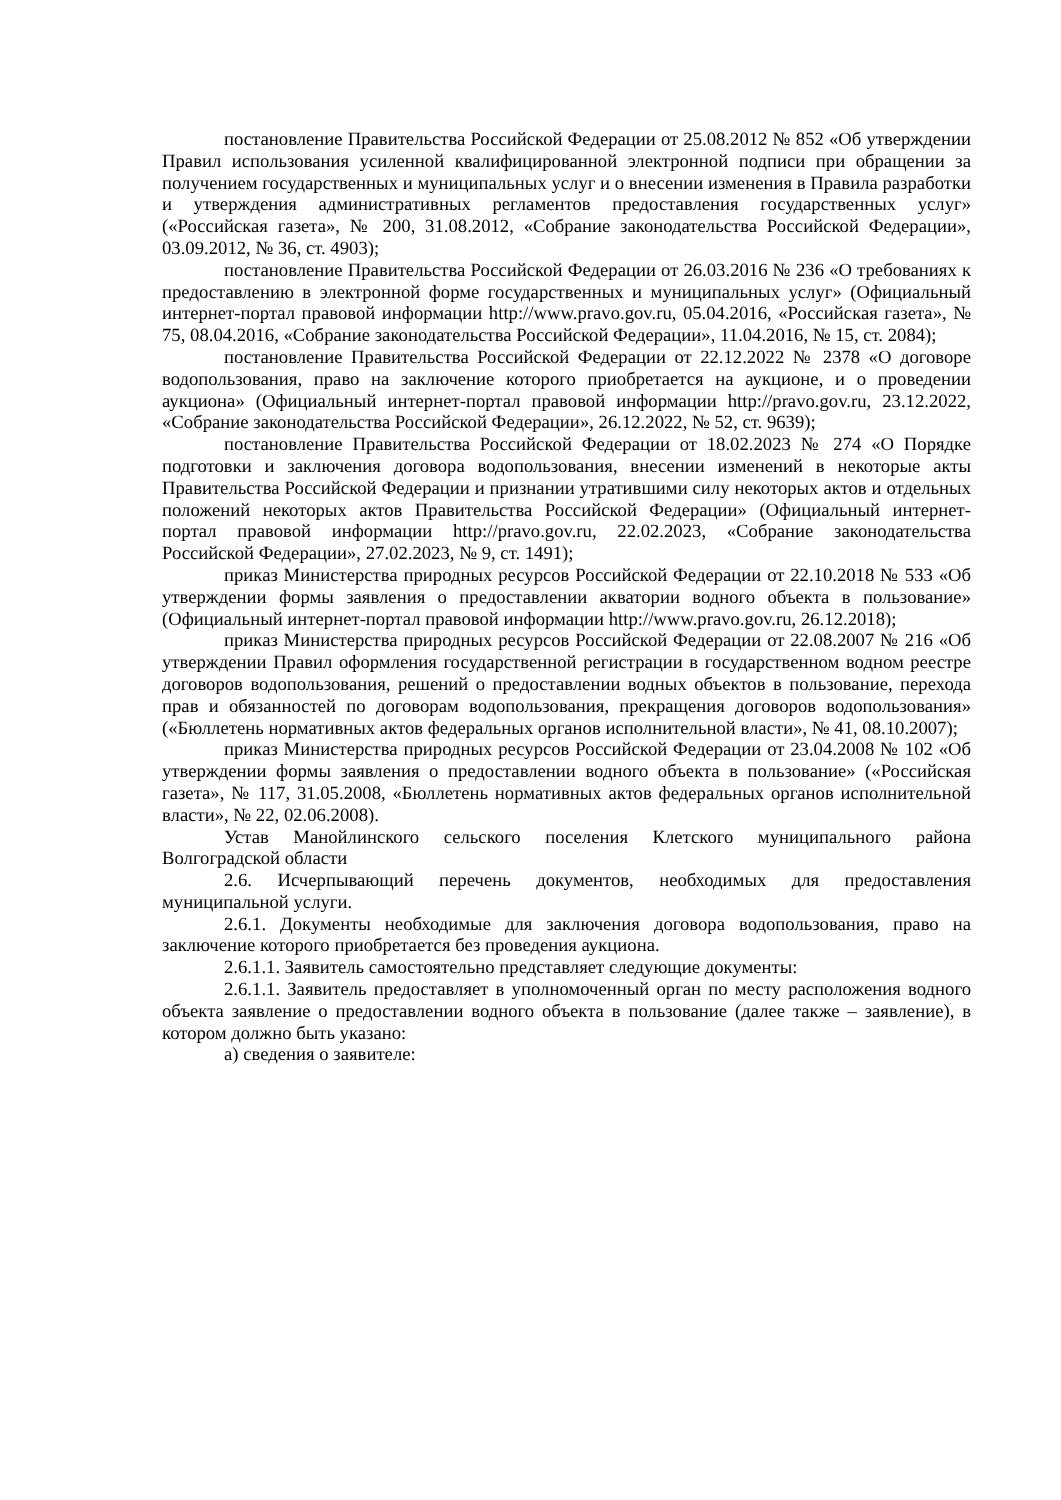постановление Правительства Российской Федерации от 25.08.2012 № 852 «Об утверждении Правил использования усиленной квалифицированной электронной подписи при обращении за получением государственных и муниципальных услуг и о внесении изменения в Правила разработки и утверждения административных регламентов предоставления государственных услуг» («Российская газета», № 200, 31.08.2012, «Собрание законодательства Российской Федерации», 03.09.2012, № 36, ст. 4903);
постановление Правительства Российской Федерации от 26.03.2016 № 236 «О требованиях к предоставлению в электронной форме государственных и муниципальных услуг» (Официальный интернет-портал правовой информации http://www.pravo.gov.ru, 05.04.2016, «Российская газета», № 75, 08.04.2016, «Собрание законодательства Российской Федерации», 11.04.2016, № 15, ст. 2084);
постановление Правительства Российской Федерации от 22.12.2022 № 2378 «О договоре водопользования, право на заключение которого приобретается на аукционе, и о проведении аукциона» (Официальный интернет-портал правовой информации http://pravo.gov.ru, 23.12.2022, «Собрание законодательства Российской Федерации», 26.12.2022, № 52, ст. 9639);
постановление Правительства Российской Федерации от 18.02.2023 № 274 «О Порядке подготовки и заключения договора водопользования, внесении изменений в некоторые акты Правительства Российской Федерации и признании утратившими силу некоторых актов и отдельных положений некоторых актов Правительства Российской Федерации» (Официальный интернет-портал правовой информации http://pravo.gov.ru, 22.02.2023, «Собрание законодательства Российской Федерации», 27.02.2023, № 9, ст. 1491);
приказ Министерства природных ресурсов Российской Федерации от 22.10.2018 № 533 «Об утверждении формы заявления о предоставлении акватории водного объекта в пользование» (Официальный интернет-портал правовой информации http://www.pravo.gov.ru, 26.12.2018);
приказ Министерства природных ресурсов Российской Федерации от 22.08.2007 № 216 «Об утверждении Правил оформления государственной регистрации в государственном водном реестре договоров водопользования, решений о предоставлении водных объектов в пользование, перехода прав и обязанностей по договорам водопользования, прекращения договоров водопользования» («Бюллетень нормативных актов федеральных органов исполнительной власти», № 41, 08.10.2007);
приказ Министерства природных ресурсов Российской Федерации от 23.04.2008 № 102 «Об утверждении формы заявления о предоставлении водного объекта в пользование» («Российская газета», № 117, 31.05.2008, «Бюллетень нормативных актов федеральных органов исполнительной власти», № 22, 02.06.2008).
Устав Манойлинского сельского поселения Клетского муниципального района Волгоградской области
2.6. Исчерпывающий перечень документов, необходимых для предоставления муниципальной услуги.
2.6.1. Документы необходимые для заключения договора водопользования, право на заключение которого приобретается без проведения аукциона.
2.6.1.1. Заявитель самостоятельно представляет следующие документы:
2.6.1.1. Заявитель предоставляет в уполномоченный орган по месту расположения водного объекта заявление о предоставлении водного объекта в пользование (далее также – заявление), в котором должно быть указано:
а) сведения о заявителе: